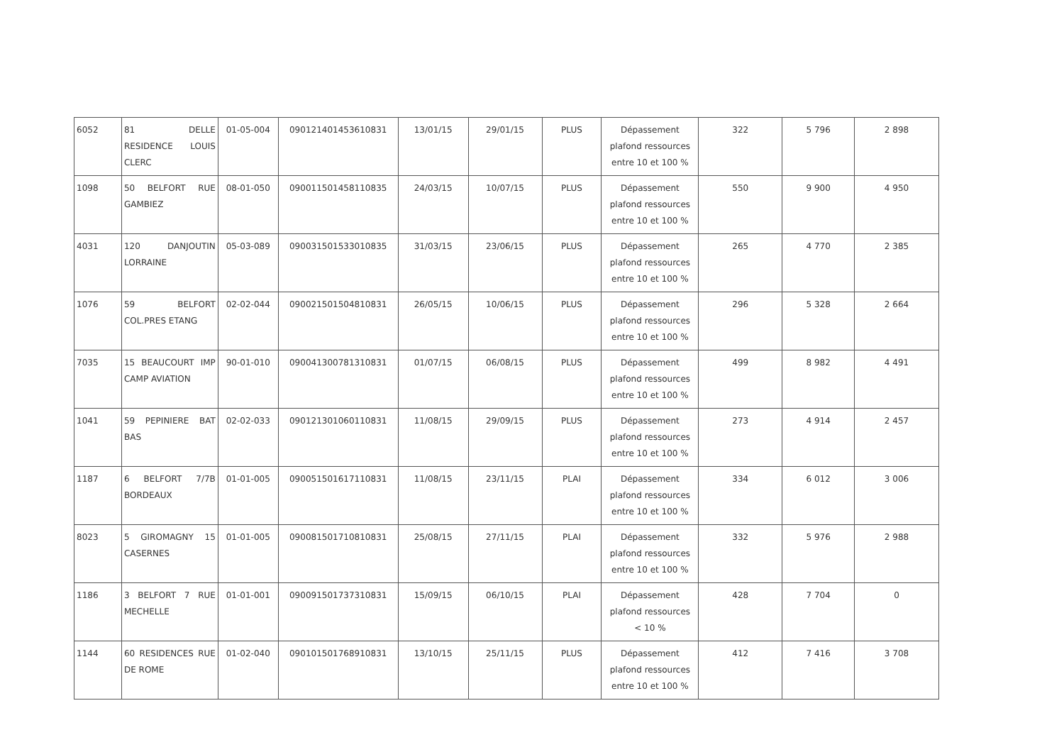| 6052 | 81 DELLE RESIDENCE LOUIS CLERC | 01-05-004 | 090121401453610831 | 13/01/15 | 29/01/15 | PLUS | Dépassement plafond ressources entre 10 et 100 % | 322 | 5 796 | 2 898 |
| 1098 | 50 BELFORT RUE GAMBIEZ | 08-01-050 | 090011501458110835 | 24/03/15 | 10/07/15 | PLUS | Dépassement plafond ressources entre 10 et 100 % | 550 | 9 900 | 4 950 |
| 4031 | 120 DANJOUTIN LORRAINE | 05-03-089 | 090031501533010835 | 31/03/15 | 23/06/15 | PLUS | Dépassement plafond ressources entre 10 et 100 % | 265 | 4 770 | 2 385 |
| 1076 | 59 BELFORT COL.PRES ETANG | 02-02-044 | 090021501504810831 | 26/05/15 | 10/06/15 | PLUS | Dépassement plafond ressources entre 10 et 100 % | 296 | 5 328 | 2 664 |
| 7035 | 15 BEAUCOURT IMP CAMP AVIATION | 90-01-010 | 090041300781310831 | 01/07/15 | 06/08/15 | PLUS | Dépassement plafond ressources entre 10 et 100 % | 499 | 8 982 | 4 491 |
| 1041 | 59 PEPINIERE BAT BAS | 02-02-033 | 090121301060110831 | 11/08/15 | 29/09/15 | PLUS | Dépassement plafond ressources entre 10 et 100 % | 273 | 4 914 | 2 457 |
| 1187 | 6 BELFORT 7/7B BORDEAUX | 01-01-005 | 090051501617110831 | 11/08/15 | 23/11/15 | PLAI | Dépassement plafond ressources entre 10 et 100 % | 334 | 6 012 | 3 006 |
| 8023 | 5 GIROMAGNY 15 CASERNES | 01-01-005 | 090081501710810831 | 25/08/15 | 27/11/15 | PLAI | Dépassement plafond ressources entre 10 et 100 % | 332 | 5 976 | 2 988 |
| 1186 | 3 BELFORT 7 RUE MECHELLE | 01-01-001 | 090091501737310831 | 15/09/15 | 06/10/15 | PLAI | Dépassement plafond ressources < 10 % | 428 | 7 704 | 0 |
| 1144 | 60 RESIDENCES RUE DE ROME | 01-02-040 | 090101501768910831 | 13/10/15 | 25/11/15 | PLUS | Dépassement plafond ressources entre 10 et 100 % | 412 | 7 416 | 3 708 |